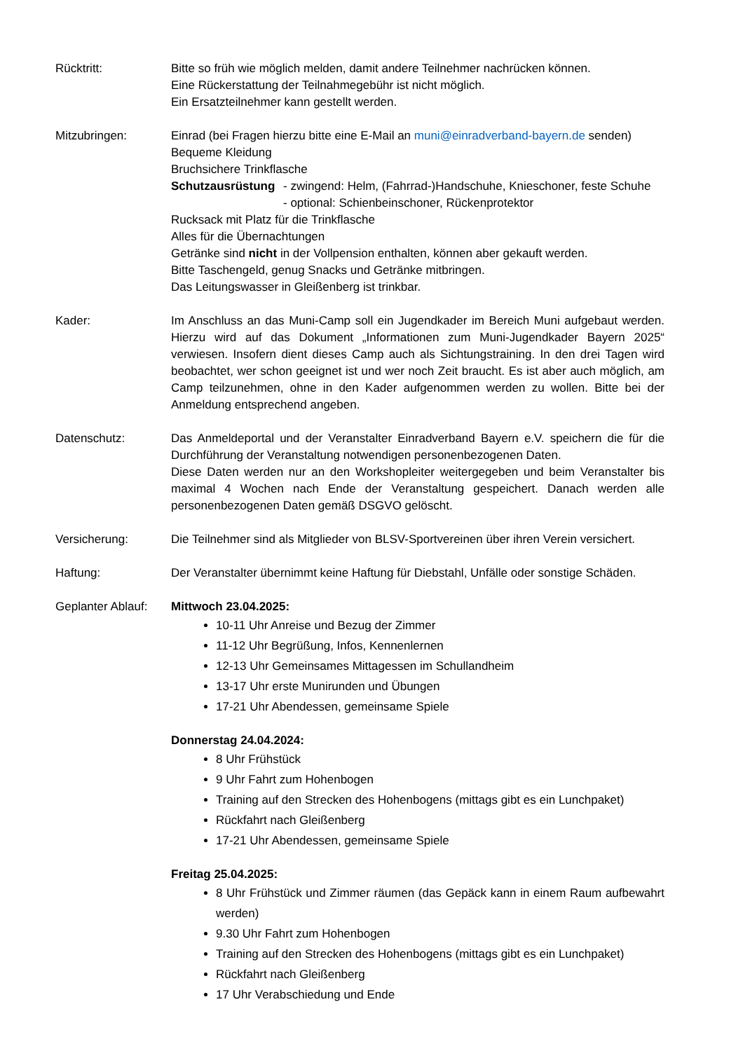Rücktritt: Bitte so früh wie möglich melden, damit andere Teilnehmer nachrücken können.
Eine Rückerstattung der Teilnahmegebühr ist nicht möglich.
Ein Ersatzteilnehmer kann gestellt werden.
Mitzubringen: Einrad (bei Fragen hierzu bitte eine E-Mail an muni@einradverband-bayern.de senden)
Bequeme Kleidung
Bruchsichere Trinkflasche
Schutzausrüstung
- zwingend: Helm, (Fahrrad-)Handschuhe, Knieschoner, feste Schuhe
- optional: Schienbeinschoner, Rückenprotektor
Rucksack mit Platz für die Trinkflasche
Alles für die Übernachtungen
Getränke sind nicht in der Vollpension enthalten, können aber gekauft werden.
Bitte Taschengeld, genug Snacks und Getränke mitbringen.
Das Leitungswasser in Gleißenberg ist trinkbar.
Kader: Im Anschluss an das Muni-Camp soll ein Jugendkader im Bereich Muni aufgebaut werden. Hierzu wird auf das Dokument „Informationen zum Muni-Jugendkader Bayern 2025“ verwiesen. Insofern dient dieses Camp auch als Sichtungstraining. In den drei Tagen wird beobachtet, wer schon geeignet ist und wer noch Zeit braucht. Es ist aber auch möglich, am Camp teilzunehmen, ohne in den Kader aufgenommen werden zu wollen. Bitte bei der Anmeldung entsprechend angeben.
Datenschutz: Das Anmeldeportal und der Veranstalter Einradverband Bayern e.V. speichern die für die Durchführung der Veranstaltung notwendigen personenbezogenen Daten.
Diese Daten werden nur an den Workshopleiter weitergegeben und beim Veranstalter bis maximal 4 Wochen nach Ende der Veranstaltung gespeichert. Danach werden alle personenbezogenen Daten gemäß DSGVO gelöscht.
Versicherung: Die Teilnehmer sind als Mitglieder von BLSV-Sportvereinen über ihren Verein versichert.
Haftung: Der Veranstalter übernimmt keine Haftung für Diebstahl, Unfälle oder sonstige Schäden.
Geplanter Ablauf:
Mittwoch 23.04.2025:
10-11 Uhr Anreise und Bezug der Zimmer
11-12 Uhr Begrüßung, Infos, Kennenlernen
12-13 Uhr Gemeinsames Mittagessen im Schullandheim
13-17 Uhr erste Munirunden und Übungen
17-21 Uhr Abendessen, gemeinsame Spiele
Donnerstag 24.04.2024:
8 Uhr Frühstück
9 Uhr Fahrt zum Hohenbogen
Training auf den Strecken des Hohenbogens (mittags gibt es ein Lunchpaket)
Rückfahrt nach Gleißenberg
17-21 Uhr Abendessen, gemeinsame Spiele
Freitag 25.04.2025:
8 Uhr Frühstück und Zimmer räumen (das Gepäck kann in einem Raum aufbewahrt werden)
9.30 Uhr Fahrt zum Hohenbogen
Training auf den Strecken des Hohenbogens (mittags gibt es ein Lunchpaket)
Rückfahrt nach Gleißenberg
17 Uhr Verabschiedung und Ende